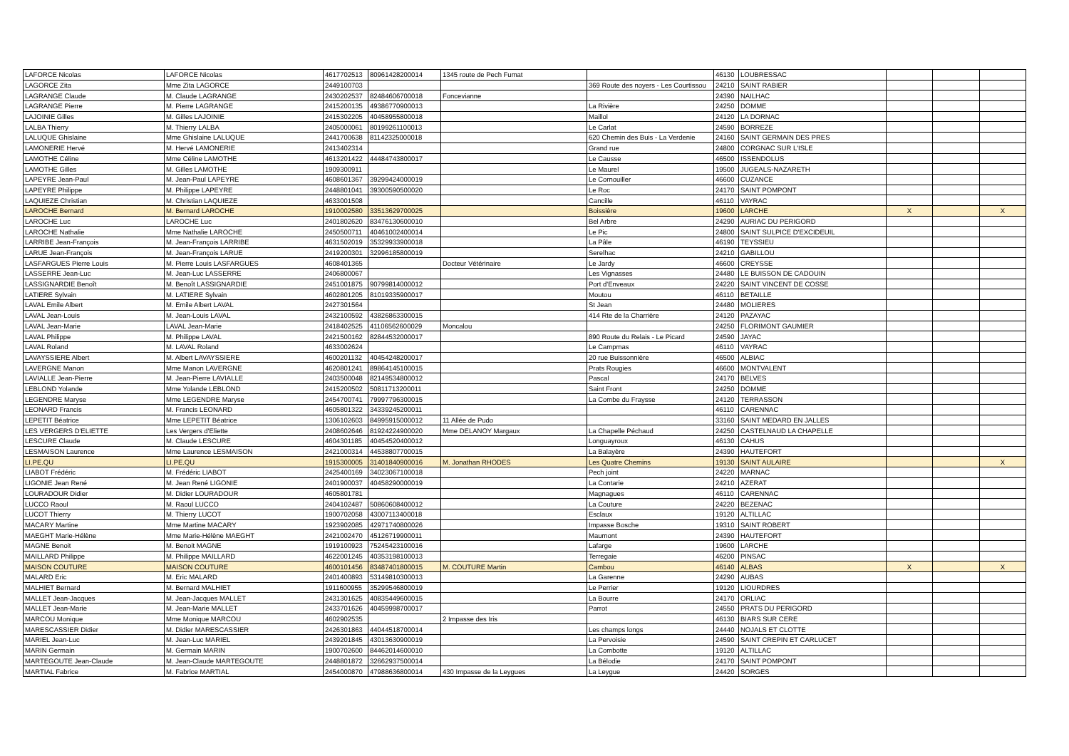| LAFORCE Nicolas | LAFORCE Nicolas | 4617702513 | 80961428200014 | 1345 route de Pech Fumat | | 46130 | LOUBRESSAC | | | |
| LAGORCE Zita | Mme Zita LAGORCE | 2449100703 | | | 369 Route des noyers - Les Courtissou | 24210 | SAINT RABIER | | | |
| LAGRANGE Claude | M. Claude LAGRANGE | 2430202537 | 82484606700018 | Foncevianne | | 24390 | NAILHAC | | | |
| LAGRANGE Pierre | M. Pierre LAGRANGE | 2415200135 | 49386770900013 | | La Rivière | 24250 | DOMME | | | |
| LAJOINIE Gilles | M. Gilles LAJOINIE | 2415302205 | 40458955800018 | | Maillol | 24120 | LA DORNAC | | | |
| LALBA Thierry | M. Thierry LALBA | 2405000061 | 80199261100013 | | Le Carlat | 24590 | BORREZE | | | |
| LALUQUE Ghislaine | Mme Ghislaine LALUQUE | 2441700638 | 81142325000018 | | 620 Chemin des Buis - La Verdenie | 24160 | SAINT GERMAIN DES PRES | | | |
| LAMONERIE Hervé | M. Hervé LAMONERIE | 2413402314 | | | Grand rue | 24800 | CORGNAC SUR L'ISLE | | | |
| LAMOTHE Céline | Mme Céline LAMOTHE | 4613201422 | 44484743800017 | | Le Causse | 46500 | ISSENDOLUS | | | |
| LAMOTHE Gilles | M. Gilles LAMOTHE | 1909300911 | | | Le Maurel | 19500 | JUGEALS-NAZARETH | | | |
| LAPEYRE Jean-Paul | M. Jean-Paul LAPEYRE | 4608601367 | 39299424000019 | | Le Cornouiller | 46600 | CUZANCE | | | |
| LAPEYRE Philippe | M. Philippe LAPEYRE | 2448801041 | 39300590500020 | | Le Roc | 24170 | SAINT POMPONT | | | |
| LAQUIEZE Christian | M. Christian LAQUIEZE | 4633001508 | | | Cancille | 46110 | VAYRAC | | | |
| LAROCHE Bernard | M. Bernard LAROCHE | 1910002580 | 33513629700025 | | Boissière | 19600 | LARCHE | X | | X |
| LAROCHE Luc | LAROCHE Luc | 2401802620 | 83476130600010 | | Bel Arbre | 24290 | AURIAC DU PERIGORD | | | |
| LAROCHE Nathalie | Mme Nathalie LAROCHE | 2450500711 | 40461002400014 | | Le Pic | 24800 | SAINT SULPICE D'EXCIDEUIL | | | |
| LARRIBE Jean-François | M. Jean-François LARRIBE | 4631502019 | 35329933900018 | | La Pâle | 46190 | TEYSSIEU | | | |
| LARUE Jean-François | M. Jean-François LARUE | 2419200301 | 32996185800019 | | Serelhac | 24210 | GABILLOU | | | |
| LASFARGUES Pierre Louis | M. Pierre Louis LASFARGUES | 4608401365 | | Docteur Vétérinaire | Le Jardy | 46600 | CREYSSE | | | |
| LASSERRE Jean-Luc | M. Jean-Luc LASSERRE | 2406800067 | | | Les Vignasses | 24480 | LE BUISSON DE CADOUIN | | | |
| LASSIGNARDIE Benoît | M. Benoît LASSIGNARDIE | 2451001875 | 90799814000012 | | Port d'Enveaux | 24220 | SAINT VINCENT DE COSSE | | | |
| LATIERE Sylvain | M. LATIERE Sylvain | 4602801205 | 81019335900017 | | Moutou | 46110 | BETAILLE | | | |
| LAVAL Emile Albert | M. Emile Albert LAVAL | 2427301564 | | | St Jean | 24480 | MOLIERES | | | |
| LAVAL Jean-Louis | M. Jean-Louis LAVAL | 2432100592 | 43826863300015 | | 414 Rte de la Charrière | 24120 | PAZAYAC | | | |
| LAVAL Jean-Marie | LAVAL Jean-Marie | 2418402525 | 41106562600029 | Moncalou | | 24250 | FLORIMONT GAUMIER | | | |
| LAVAL Philippe | M. Philippe LAVAL | 2421500162 | 82844532000017 | | 890 Route du Relais - Le Picard | 24590 | JAYAC | | | |
| LAVAL Roland | M. LAVAL Roland | 4633002624 | | | Le Campmas | 46110 | VAYRAC | | | |
| LAVAYSSIERE Albert | M. Albert LAVAYSSIERE | 4600201132 | 40454248200017 | | 20 rue Buissonnière | 46500 | ALBIAC | | | |
| LAVERGNE Manon | Mme Manon LAVERGNE | 4620801241 | 89864145100015 | | Prats Rougies | 46600 | MONTVALENT | | | |
| LAVIALLE Jean-Pierre | M. Jean-Pierre LAVIALLE | 2403500048 | 82149534800012 | | Pascal | 24170 | BELVES | | | |
| LEBLOND Yolande | Mme Yolande LEBLOND | 2415200502 | 50811713200011 | | Saint Front | 24250 | DOMME | | | |
| LEGENDRE Maryse | Mme LEGENDRE Maryse | 2454700741 | 79997796300015 | | La Combe du Fraysse | 24120 | TERRASSON | | | |
| LEONARD Francis | M. Francis LEONARD | 4605801322 | 34339245200011 | | | 46110 | CARENNAC | | | |
| LEPETIT Béatrice | Mme LEPETIT Béatrice | 1306102603 | 84995915000012 | 11 Allée de Pudo | | 33160 | SAINT MEDARD EN JALLES | | | |
| LES VERGERS D'ELIETTE | Les Vergers d'Eliette | 2408602646 | 81924224900020 | Mme DELANOY Margaux | La Chapelle Péchaud | 24250 | CASTELNAUD LA CHAPELLE | | | |
| LESCURE Claude | M. Claude LESCURE | 4604301185 | 40454520400012 | | Longuayroux | 46130 | CAHUS | | | |
| LESMAISON Laurence | Mme Laurence LESMAISON | 2421000314 | 44538807700015 | | La Balayère | 24390 | HAUTEFORT | | | |
| LI.PE.QU | LI.PE.QU | 1915300005 | 31401840900016 | M. Jonathan RHODES | Les Quatre Chemins | 19130 | SAINT AULAIRE | | | X |
| LIABOT Frédéric | M. Frédéric LIABOT | 2425400169 | 34023067100018 | | Pech joint | 24220 | MARNAC | | | |
| LIGONIE Jean René | M. Jean René LIGONIE | 2401900037 | 40458290000019 | | La Contarie | 24210 | AZERAT | | | |
| LOURADOUR Didier | M. Didier LOURADOUR | 4605801781 | | | Magnagues | 46110 | CARENNAC | | | |
| LUCCO Raoul | M. Raoul LUCCO | 2404102487 | 50860608400012 | | La Couture | 24220 | BEZENAC | | | |
| LUCOT Thierry | M. Thierry LUCOT | 1900702058 | 43007113400018 | | Esclaux | 19120 | ALTILLAC | | | |
| MACARY Martine | Mme Martine MACARY | 1923902085 | 42971740800026 | | Impasse Bosche | 19310 | SAINT ROBERT | | | |
| MAEGHT Marie-Hélène | Mme Marie-Hélène MAEGHT | 2421002470 | 45126719900011 | | Maumont | 24390 | HAUTEFORT | | | |
| MAGNE Benoit | M. Benoit MAGNE | 1919100923 | 75245423100016 | | Lafarge | 19600 | LARCHE | | | |
| MAILLARD Philippe | M. Philippe MAILLARD | 4622001245 | 40353198100013 | | Terregaie | 46200 | PINSAC | | | |
| MAISON COUTURE | MAISON COUTURE | 4600101456 | 83487401800015 | M. COUTURE Martin | Cambou | 46140 | ALBAS | X | | X |
| MALARD Eric | M. Eric MALARD | 2401400893 | 53149810300013 | | La Garenne | 24290 | AUBAS | | | |
| MALHIET Bernard | M. Bernard MALHIET | 1911600955 | 35299546800019 | | Le Perrier | 19120 | LIOURDRES | | | |
| MALLET Jean-Jacques | M. Jean-Jacques MALLET | 2431301625 | 40835449600015 | | La Bourre | 24170 | ORLIAC | | | |
| MALLET Jean-Marie | M. Jean-Marie MALLET | 2433701626 | 40459998700017 | | Parrot | 24550 | PRATS DU PERIGORD | | | |
| MARCOU Monique | Mme Monique MARCOU | 4602902535 | | 2 Impasse des Iris | | 46130 | BIARS SUR CERE | | | |
| MARESCASSIER Didier | M. Didier MARESCASSIER | 2426301863 | 44044518700014 | | Les champs longs | 24440 | NOJALS ET CLOTTE | | | |
| MARIEL Jean-Luc | M. Jean-Luc MARIEL | 2439201845 | 43013630900019 | | La Pervoisie | 24590 | SAINT CREPIN ET CARLUCET | | | |
| MARIN Germain | M. Germain MARIN | 1900702600 | 84462014600010 | | La Combotte | 19120 | ALTILLAC | | | |
| MARTEGOUTE Jean-Claude | M. Jean-Claude MARTEGOUTE | 2448801872 | 32662937500014 | | La Bélodie | 24170 | SAINT POMPONT | | | |
| MARTIAL Fabrice | M. Fabrice MARTIAL | 2454000870 | 47988636800014 | 430 Impasse de la Leygues | La Leygue | 24420 | SORGES | | | |